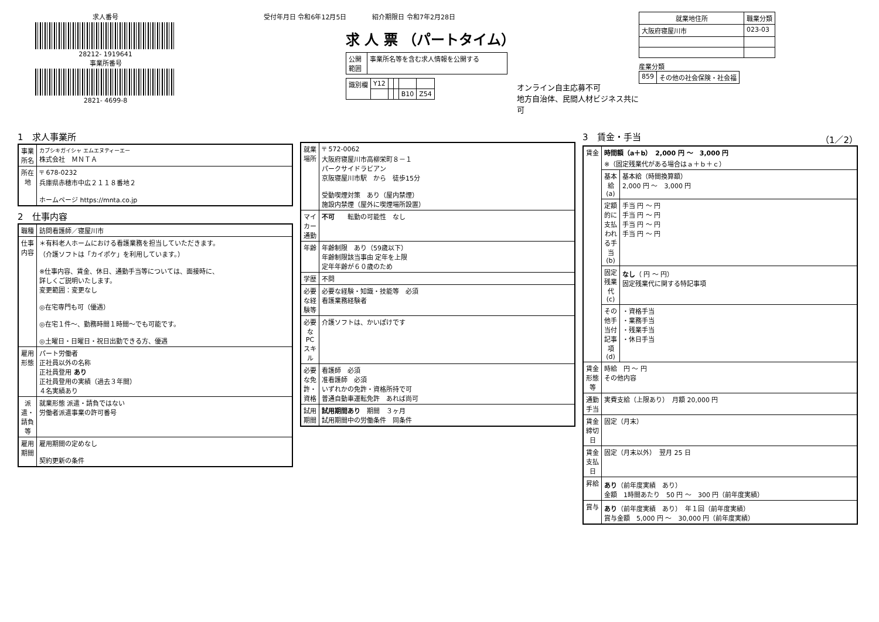求人番号
28212- 1919641
事業所番号
2821- 4699-8
受付年月日 令和6年12月5日　　　　紹介期限日 令和7年2月28日
求 人 票 （パートタイム）
| 公開範囲 | 事業所名等を含む求人情報を公開する |
| 識別欄 | Y12 | | | | |
| | | | | B10 | Z54 |
オンライン自主応募不可
地方自治体、民間人材ビジネス共に可
| 就業地住所 | 職業分類 |
| --- | --- |
| 大阪府寝屋川市 | 023-03 |
産業分類
| 859 | その他の社会保険・社会福 |
1　求人事業所
| 事業所名 | カブシキガイシャ エムエヌティーエー 株式会社 ＭＮＴＡ |
| 所在地 | 〒 678-0232 兵庫県赤穂市中広２１１８番地２ ホームページ https://mnta.co.jp |
2　仕事内容
| 職種 | 訪問看護師／寝屋川市 |
| 仕事内容 | ＊有料老人ホームにおける看護業務を担当していただきます。 （介護ソフトは「カイポケ」を利用しています。） ※仕事内容、賃金、休日、通勤手当等については、面接時に、 詳しくご説明いたします。 変更範囲：変更なし ◎在宅専門も可（優遇） ◎在宅１件～、勤務時間１時間～でも可能です。 ◎土曜日・日曜日・祝日出勤できる方、優遇 |
| 雇用形態 | パート労働者 正社員以外の名称 正社員登用 あり 正社員登用の実績（過去３年間） ４名実績あり |
| 派遣・請負等 | 就業形態 派遣・請負ではない 労働者派遣事業の許可番号 |
| 雇用期間 | 雇用期間の定めなし 契約更新の条件 |
| 就業場所 | 〒 572-0062 大阪府寝屋川市高柳栄町８－１ パークサイドラビアン 京阪寝屋川市駅 から 徒歩15分 受動喫煙対策 あり（屋内禁煙） 施設内禁煙（屋外に喫煙場所設置） |
| マイカー通勤 | 不可 転勤の可能性 なし |
| 年齢 | 年齢制限 あり（59歳以下） 年齢制限該当事由 定年を上限 定年年齢が６０歳のため |
| 学歴 | 不問 |
| 必要な経験等 | 必要な経験・知識・技能等 必須 看護業務経験者 |
| 必要なPCスキル | 介護ソフトは、かいぽけです |
| 必要な免許・資格 | 看護師 必須 准看護師 必須 いずれかの免許・資格所持で可 普通自動車運転免許 あれば尚可 |
| 試用期間 | 試用期間あり 期間 ３ヶ月 試用期間中の労働条件 同条件 |
3　賃金・手当　（1／2）
| 賃金 | 時間額（a＋b） 2,000 円 ～ 3,000 円 ※（固定残業代がある場合はａ＋ｂ＋ｃ） | |
| | 基本給(a) | 基本給（時間換算額） 2,000 円 ～ 3,000 円 |
| | 定額的に支払われる手当(b) | 手当 円 ～ 円 手当 円 ～ 円 手当 円 ～ 円 手当 円 ～ 円 |
| | 固定残業代(c) | なし （ 円 ～ 円） 固定残業代に関する特記事項 |
| | その他手当付記事項(d) | ・資格手当 ・業務手当 ・残業手当 ・休日手当 |
| 賃金形態等 | 時給 円 ～ 円 その他内容 | |
| 通勤手当 | 実費支給（上限あり） 月額 20,000 円 | |
| 賃金締切日 | 固定（月末） | |
| 賃金支払日 | 固定（月末以外） 翌月 25 日 | |
| 昇給 | あり （前年度実績 あり） 金額 1時間あたり 50 円 ～ 300 円（前年度実績） | |
| 賞与 | あり （前年度実績 あり） 年１回（前年度実績） 賞与金額 5,000 円 ～ 30,000 円（前年度実績） | |